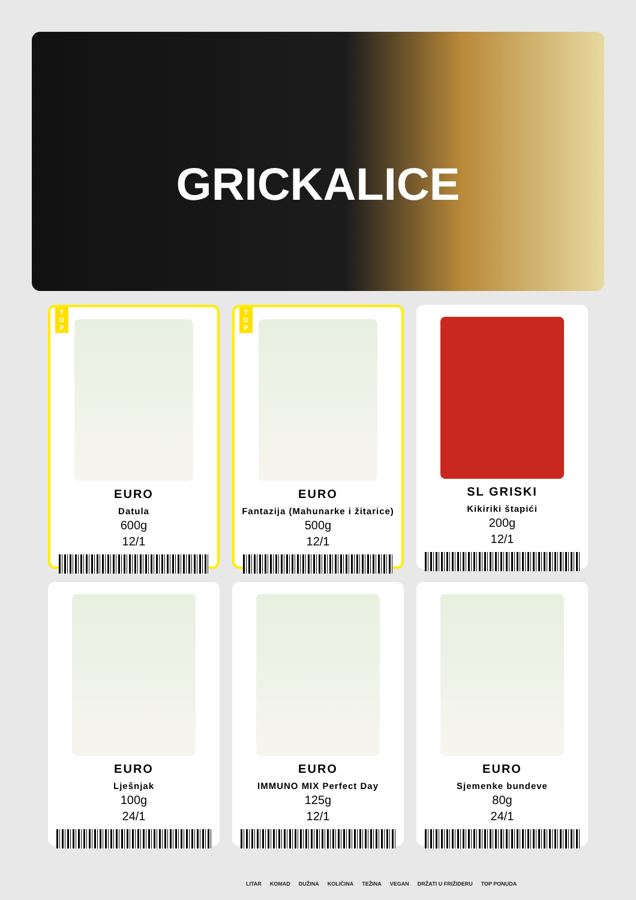GRICKALICE
T O P
EURO
Datula
600g
12/1
T O P
EURO
Fantazija (Mahunarke i žitarice)
500g
12/1
SL GRISKI
Kikiriki štapići
200g
12/1
EURO
Lješnjak
100g
24/1
EURO
IMMUNO MIX Perfect Day
125g
12/1
EURO
Sjemenke bundeve
80g
24/1
LITAR KOMAD DUŽINA KOLIČINA TEŽINA VEGAN DRŽATI U FRIŽIDERU TOP PONUDA